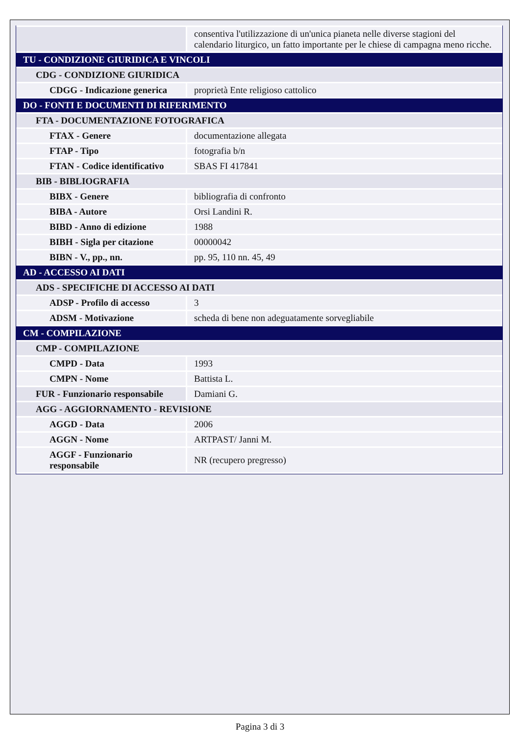| | consentiva l'utilizzazione di un'unica pianeta nelle diverse stagioni del calendario liturgico, un fatto importante per le chiese di campagna meno ricche. |
| TU - CONDIZIONE GIURIDICA E VINCOLI | |
| CDG - CONDIZIONE GIURIDICA | |
| CDGG - Indicazione generica | proprietà Ente religioso cattolico |
| DO - FONTI E DOCUMENTI DI RIFERIMENTO | |
| FTA - DOCUMENTAZIONE FOTOGRAFICA | |
| FTAX - Genere | documentazione allegata |
| FTAP - Tipo | fotografia b/n |
| FTAN - Codice identificativo | SBAS FI 417841 |
| BIB - BIBLIOGRAFIA | |
| BIBX - Genere | bibliografia di confronto |
| BIBA - Autore | Orsi Landini R. |
| BIBD - Anno di edizione | 1988 |
| BIBH - Sigla per citazione | 00000042 |
| BIBN - V., pp., nn. | pp. 95, 110 nn. 45, 49 |
| AD - ACCESSO AI DATI | |
| ADS - SPECIFICHE DI ACCESSO AI DATI | |
| ADSP - Profilo di accesso | 3 |
| ADSM - Motivazione | scheda di bene non adeguatamente sorvegliabile |
| CM - COMPILAZIONE | |
| CMP - COMPILAZIONE | |
| CMPD - Data | 1993 |
| CMPN - Nome | Battista L. |
| FUR - Funzionario responsabile | Damiani G. |
| AGG - AGGIORNAMENTO - REVISIONE | |
| AGGD - Data | 2006 |
| AGGN - Nome | ARTPAST/ Janni M. |
| AGGF - Funzionario responsabile | NR (recupero pregresso) |
Pagina 3 di 3